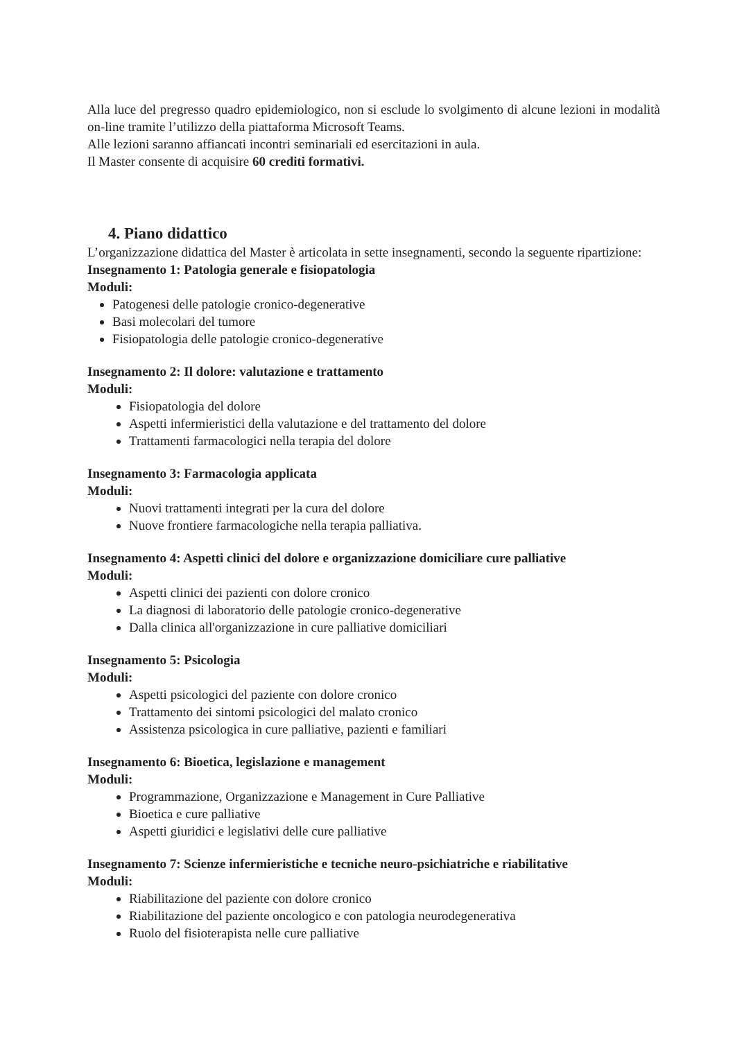Alla luce del pregresso quadro epidemiologico, non si esclude lo svolgimento di alcune lezioni in modalità on-line tramite l’utilizzo della piattaforma Microsoft Teams.
Alle lezioni saranno affiancati incontri seminariali ed esercitazioni in aula.
Il Master consente di acquisire 60 crediti formativi.
4. Piano didattico
L’organizzazione didattica del Master è articolata in sette insegnamenti, secondo la seguente ripartizione:
Insegnamento 1: Patologia generale e fisiopatologia
Moduli:
Patogenesi delle patologie cronico-degenerative
Basi molecolari del tumore
Fisiopatologia delle patologie cronico-degenerative
Insegnamento 2: Il dolore: valutazione e trattamento
Moduli:
Fisiopatologia del dolore
Aspetti infermieristici della valutazione e del trattamento del dolore
Trattamenti farmacologici nella terapia del dolore
Insegnamento 3: Farmacologia applicata
Moduli:
Nuovi trattamenti integrati per la cura del dolore
Nuove frontiere farmacologiche nella terapia palliativa.
Insegnamento 4: Aspetti clinici del dolore e organizzazione domiciliare cure palliative
Moduli:
Aspetti clinici dei pazienti con dolore cronico
La diagnosi di laboratorio delle patologie cronico-degenerative
Dalla clinica all'organizzazione in cure palliative domiciliari
Insegnamento 5: Psicologia
Moduli:
Aspetti psicologici del paziente con dolore cronico
Trattamento dei sintomi psicologici del malato cronico
Assistenza psicologica in cure palliative, pazienti e familiari
Insegnamento 6: Bioetica, legislazione e management
Moduli:
Programmazione, Organizzazione e Management in Cure Palliative
Bioetica e cure palliative
Aspetti giuridici e legislativi delle cure palliative
Insegnamento 7: Scienze infermieristiche e tecniche neuro-psichiatriche e riabilitative
Moduli:
Riabilitazione del paziente con dolore cronico
Riabilitazione del paziente oncologico e con patologia neurodegenerativa
Ruolo del fisioterapista nelle cure palliative